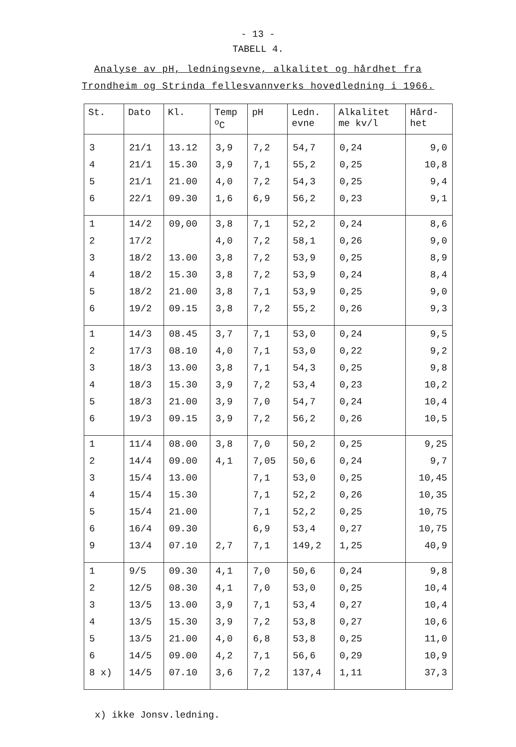- 13 -
TABELL 4.
Analyse av pH, ledningsevne, alkalitet og hårdhet fra
Trondheim og Strinda fellesvannverks hovedledning i 1966.
| St. | Dato | Kl. | Temp <sup>o</sup> C | pH | Ledn. evne | Alkalitet me kv/l | Hård- het |
| --- | --- | --- | --- | --- | --- | --- | --- |
| 3 | 21/1 | 13.12 | 3,9 | 7,2 | 54,7 | 0,24 | 9,0 |
| 4 | 21/1 | 15.30 | 3,9 | 7,1 | 55,2 | 0,25 | 10,8 |
| 5 | 21/1 | 21.00 | 4,0 | 7,2 | 54,3 | 0,25 | 9,4 |
| 6 | 22/1 | 09.30 | 1,6 | 6,9 | 56,2 | 0,23 | 9,1 |
| 1 | 14/2 | 09,00 | 3,8 | 7,1 | 52,2 | 0,24 | 8,6 |
| 2 | 17/2 | | 4,0 | 7,2 | 58,1 | 0,26 | 9,0 |
| 3 | 18/2 | 13.00 | 3,8 | 7,2 | 53,9 | 0,25 | 8,9 |
| 4 | 18/2 | 15.30 | 3,8 | 7,2 | 53,9 | 0,24 | 8,4 |
| 5 | 18/2 | 21.00 | 3,8 | 7,1 | 53,9 | 0,25 | 9,0 |
| 6 | 19/2 | 09.15 | 3,8 | 7,2 | 55,2 | 0,26 | 9,3 |
| 1 | 14/3 | 08.45 | 3,7 | 7,1 | 53,0 | 0,24 | 9,5 |
| 2 | 17/3 | 08.10 | 4,0 | 7,1 | 53,0 | 0,22 | 9,2 |
| 3 | 18/3 | 13.00 | 3,8 | 7,1 | 54,3 | 0,25 | 9,8 |
| 4 | 18/3 | 15.30 | 3,9 | 7,2 | 53,4 | 0,23 | 10,2 |
| 5 | 18/3 | 21.00 | 3,9 | 7,0 | 54,7 | 0,24 | 10,4 |
| 6 | 19/3 | 09.15 | 3,9 | 7,2 | 56,2 | 0,26 | 10,5 |
| 1 | 11/4 | 08.00 | 3,8 | 7,0 | 50,2 | 0,25 | 9,25 |
| 2 | 14/4 | 09.00 | 4,1 | 7,05 | 50,6 | 0,24 | 9,7 |
| 3 | 15/4 | 13.00 | | 7,1 | 53,0 | 0,25 | 10,45 |
| 4 | 15/4 | 15.30 | | 7,1 | 52,2 | 0,26 | 10,35 |
| 5 | 15/4 | 21.00 | | 7,1 | 52,2 | 0,25 | 10,75 |
| 6 | 16/4 | 09.30 | | 6,9 | 53,4 | 0,27 | 10,75 |
| 9 | 13/4 | 07.10 | 2,7 | 7,1 | 149,2 | 1,25 | 40,9 |
| 1 | 9/5 | 09.30 | 4,1 | 7,0 | 50,6 | 0,24 | 9,8 |
| 2 | 12/5 | 08.30 | 4,1 | 7,0 | 53,0 | 0,25 | 10,4 |
| 3 | 13/5 | 13.00 | 3,9 | 7,1 | 53,4 | 0,27 | 10,4 |
| 4 | 13/5 | 15.30 | 3,9 | 7,2 | 53,8 | 0,27 | 10,6 |
| 5 | 13/5 | 21.00 | 4,0 | 6,8 | 53,8 | 0,25 | 11,0 |
| 6 | 14/5 | 09.00 | 4,2 | 7,1 | 56,6 | 0,29 | 10,9 |
| 8 x) | 14/5 | 07.10 | 3,6 | 7,2 | 137,4 | 1,11 | 37,3 |
x) ikke Jonsv.ledning.